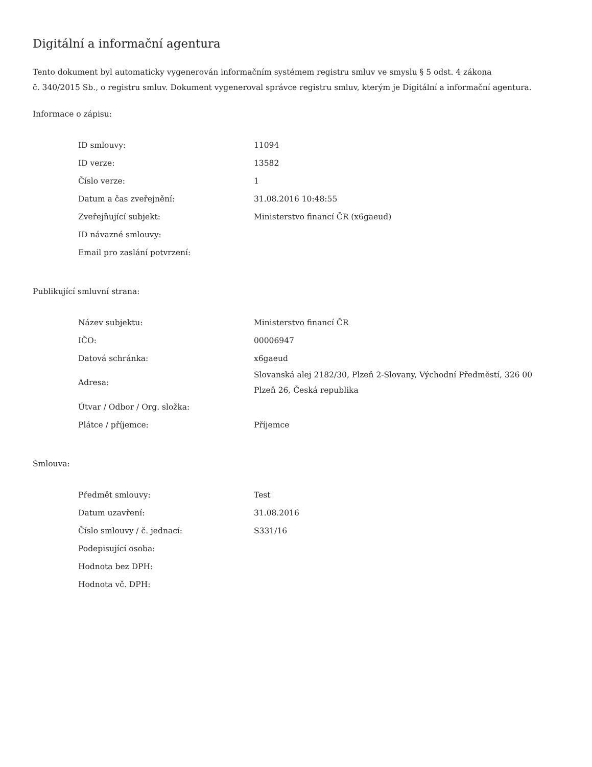Digitální a informační agentura
Tento dokument byl automaticky vygenerován informačním systémem registru smluv ve smyslu § 5 odst. 4 zákona
č. 340/2015 Sb., o registru smluv. Dokument vygeneroval správce registru smluv, kterým je Digitální a informační agentura.
Informace o zápisu:
| ID smlouvy: | 11094 |
| ID verze: | 13582 |
| Číslo verze: | 1 |
| Datum a čas zveřejnění: | 31.08.2016 10:48:55 |
| Zveřejňující subjekt: | Ministerstvo financí ČR (x6gaeud) |
| ID návazné smlouvy: | |
| Email pro zaslání potvrzení: | |
Publikující smluvní strana:
| Název subjektu: | Ministerstvo financí ČR |
| IČO: | 00006947 |
| Datová schránka: | x6gaeud |
| Adresa: | Slovanská alej 2182/30, Plzeň 2-Slovany, Východní Předměstí, 326 00 Plzeň 26, Česká republika |
| Útvar / Odbor / Org. složka: | |
| Plátce / příjemce: | Příjemce |
Smlouva:
| Předmět smlouvy: | Test |
| Datum uzavření: | 31.08.2016 |
| Číslo smlouvy / č. jednací: | S331/16 |
| Podepisující osoba: | |
| Hodnota bez DPH: | |
| Hodnota vč. DPH: | |